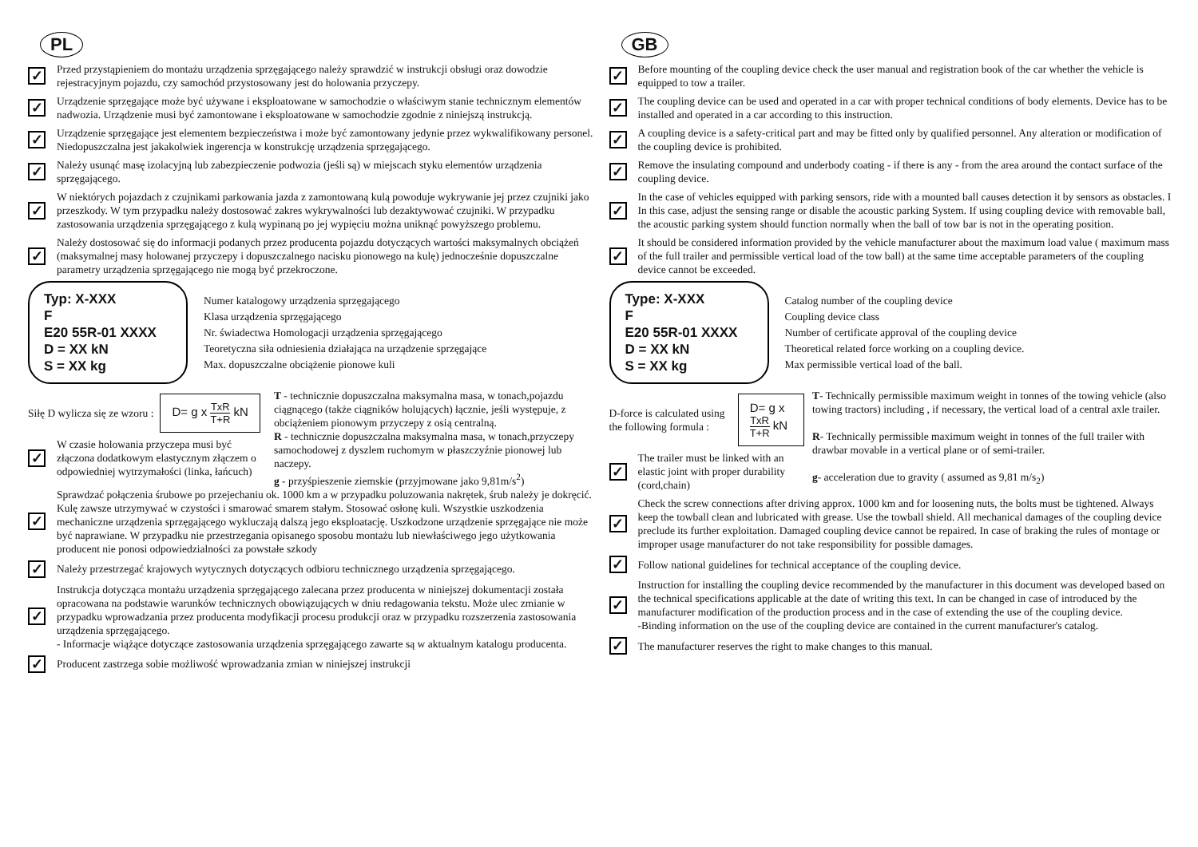PL
✓
Przed przystąpieniem do montażu urządzenia sprzęgającego należy sprawdzić w instrukcji obsługi oraz dowodzie rejestracyjnym pojazdu, czy samochód przystosowany jest do holowania przyczepy.
✓
Urządzenie sprzęgające może być używane i eksploatowane w samochodzie o właściwym stanie technicznym elementów nadwozia. Urządzenie musi być zamontowane i eksploatowane w samochodzie zgodnie z niniejszą instrukcją.
✓
Urządzenie sprzęgające jest elementem bezpieczeństwa i może być zamontowany jedynie przez wykwalifikowany personel. Niedopuszczalna jest jakakolwiek ingerencja w konstrukcję urządzenia sprzęgającego.
✓
Należy usunąć masę izolacyjną lub zabezpieczenie podwozia (jeśli są) w miejscach styku elementów urządzenia sprzęgającego.
✓
W niektórych pojazdach z czujnikami parkowania jazda z zamontowaną kulą powoduje wykrywanie jej przez czujniki jako przeszkody. W tym przypadku należy dostosować zakres wykrywalności lub dezaktywować czujniki. W przypadku zastosowania urządzenia sprzęgającego z kulą wypinaną po jej wypięciu można uniknąć powyższego problemu.
✓
Należy dostosować się do informacji podanych przez producenta pojazdu dotyczących wartości maksymalnych obciążeń (maksymalnej masy holowanej przyczepy i dopuszczalnego nacisku pionowego na kulę) jednocześnie dopuszczalne parametry urządzenia sprzęgającego nie mogą być przekroczone.
Typ: X-XXX
F
E20 55R-01 XXXX
D = XX kN
S = XX kg
Numer katalogowy urządzenia sprzęgającego
Klasa urządzenia sprzęgającego
Nr. świadectwa Homologacji urządzenia sprzęgającego
Teoretyczna siła odniesienia działająca na urządzenie sprzęgające
Max. dopuszczalne obciążenie pionowe kuli
Siłę D wylicza się ze wzoru :
D= g x TxR T+R kN
✓
W czasie holowania przyczepa musi być złączona dodatkowym elastycznym złączem o odpowiedniej wytrzymałości (linka, łańcuch)
T - technicznie dopuszczalna maksymalna masa, w tonach,pojazdu ciągnącego (także ciągników holujących) łącznie, jeśli występuje, z obciążeniem pionowym przyczepy z osią centralną.
R - technicznie dopuszczalna maksymalna masa, w tonach,przyczepy samochodowej z dyszlem ruchomym w płaszczyźnie pionowej lub naczepy.
g - przyśpieszenie ziemskie (przyjmowane jako 9,81m/s<sup>2</sup>)
✓
Sprawdzać połączenia śrubowe po przejechaniu ok. 1000 km a w przypadku poluzowania nakrętek, śrub należy je dokręcić. Kulę zawsze utrzymywać w czystości i smarować smarem stałym. Stosować osłonę kuli. Wszystkie uszkodzenia mechaniczne urządzenia sprzęgającego wykluczają dalszą jego eksploatację. Uszkodzone urządzenie sprzęgające nie może być naprawiane. W przypadku nie przestrzegania opisanego sposobu montażu lub niewłaściwego jego użytkowania producent nie ponosi odpowiedzialności za powstałe szkody
✓
Należy przestrzegać krajowych wytycznych dotyczących odbioru technicznego urządzenia sprzęgającego.
✓
Instrukcja dotycząca montażu urządzenia sprzęgającego zalecana przez producenta w niniejszej dokumentacji została opracowana na podstawie warunków technicznych obowiązujących w dniu redagowania tekstu. Może ulec zmianie w przypadku wprowadzania przez producenta modyfikacji procesu produkcji oraz w przypadku rozszerzenia zastosowania urządzenia sprzęgającego.
- Informacje wiążące dotyczące zastosowania urządzenia sprzęgającego zawarte są w aktualnym katalogu producenta.
✓
Producent zastrzega sobie możliwość wprowadzania zmian w niniejszej instrukcji
GB
✓
Before mounting of the coupling device check the user manual and registration book of the car whether the vehicle is equipped to tow a trailer.
✓
The coupling device can be used and operated in a car with proper technical conditions of body elements. Device has to be installed and operated in a car according to this instruction.
✓
A coupling device is a safety-critical part and may be fitted only by qualified personnel. Any alteration or modification of the coupling device is prohibited.
✓
Remove the insulating compound and underbody coating - if there is any - from the area around the contact surface of the coupling device.
✓
In the case of vehicles equipped with parking sensors, ride with a mounted ball causes detection it by sensors as obstacles. I In this case, adjust the sensing range or disable the acoustic parking System. If using coupling device with removable ball, the acoustic parking system should function normally when the ball of tow bar is not in the operating position.
✓
It should be considered information provided by the vehicle manufacturer about the maximum load value ( maximum mass of the full trailer and permissible vertical load of the tow ball) at the same time acceptable parameters of the coupling device cannot be exceeded.
Type: X-XXX
F
E20 55R-01 XXXX
D = XX kN
S = XX kg
Catalog number of the coupling device
Coupling device class
Number of certificate approval of the coupling device
Theoretical related force working on a coupling device.
Max permissible vertical load of the ball.
D-force is calculated using the following formula :
D= g x TxR T+R kN
✓
The trailer must be linked with an elastic joint with proper durability (cord,chain)
T- Technically permissible maximum weight in tonnes of the towing vehicle (also towing tractors) including , if necessary, the vertical load of a central axle trailer.
R- Technically permissible maximum weight in tonnes of the full trailer with drawbar movable in a vertical plane or of semi-trailer.
g- acceleration due to gravity ( assumed as 9,81 m/s<sub>2</sub>)
✓
Check the screw connections after driving approx. 1000 km and for loosening nuts, the bolts must be tightened. Always keep the towball clean and lubricated with grease. Use the towball shield. All mechanical damages of the coupling device preclude its further exploitation. Damaged coupling device cannot be repaired. In case of braking the rules of montage or improper usage manufacturer do not take responsibility for possible damages.
✓
Follow national guidelines for technical acceptance of the coupling device.
✓
Instruction for installing the coupling device recommended by the manufacturer in this document was developed based on the technical specifications applicable at the date of writing this text. In can be changed in case of introduced by the manufacturer modification of the production process and in the case of extending the use of the coupling device.
-Binding information on the use of the coupling device are contained in the current manufacturer's catalog.
✓
The manufacturer reserves the right to make changes to this manual.